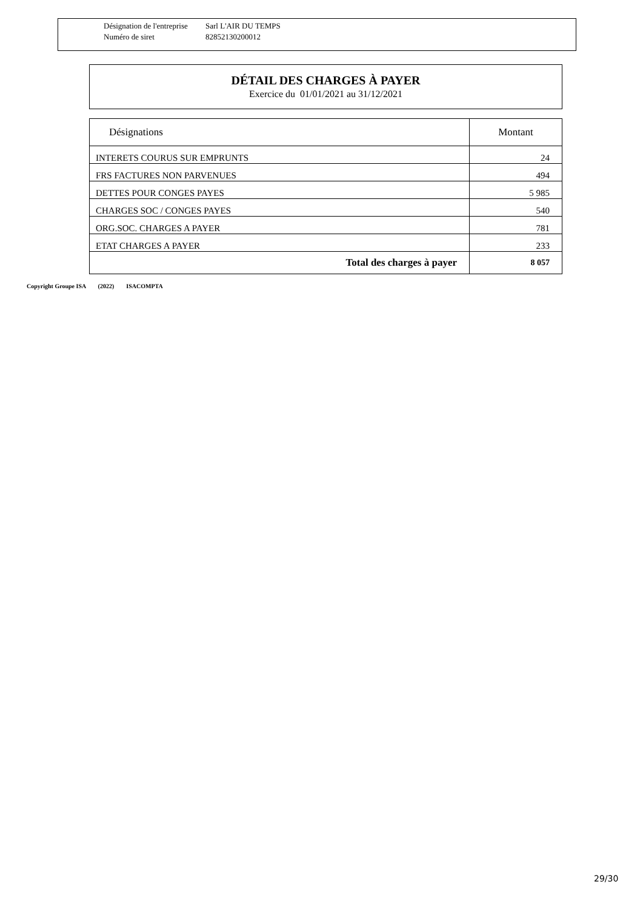Désignation de l'entreprise Sarl L'AIR DU TEMPS
Numéro de siret 82852130200012
DÉTAIL DES CHARGES À PAYER
Exercice du 01/01/2021 au 31/12/2021
| Désignations | Montant |
| --- | --- |
| INTERETS COURUS SUR EMPRUNTS | 24 |
| FRS FACTURES NON PARVENUES | 494 |
| DETTES POUR CONGES PAYES | 5 985 |
| CHARGES SOC / CONGES PAYES | 540 |
| ORG.SOC. CHARGES A PAYER | 781 |
| ETAT CHARGES A PAYER | 233 |
| Total des charges à payer | 8 057 |
Copyright Groupe ISA (2022) ISACOMPTA
29/30